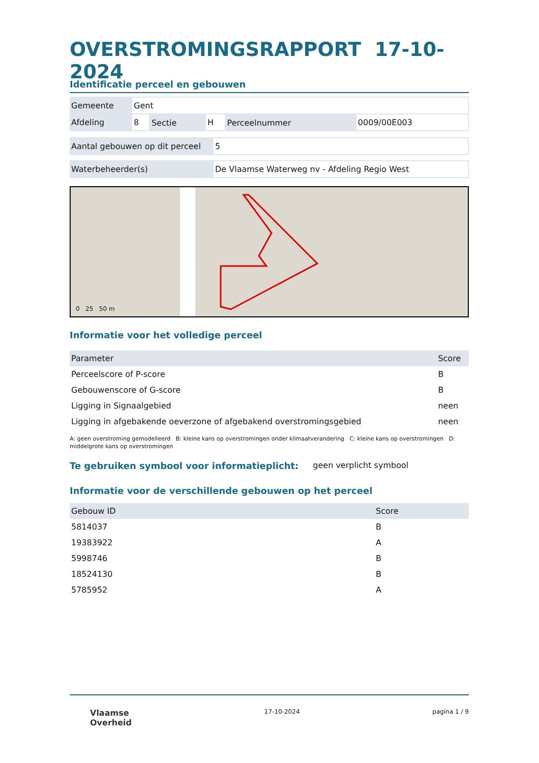OVERSTROMINGSRAPPORT 17-10-2024
Identificatie perceel en gebouwen
| Gemeente | Gent | | | | |
| Afdeling | 8 | Sectie | H | Perceelnummer | 0009/00E003 |
| Aantal gebouwen op dit perceel | 5 |
| Waterbeheerder(s) | De Vlaamse Waterweg nv - Afdeling Regio West |
0 25 50 m
Informatie voor het volledige perceel
| Parameter | Score |
| --- | --- |
| Perceelscore of P-score | B |
| Gebouwenscore of G-score | B |
| Ligging in Signaalgebied | neen |
| Ligging in afgebakende oeverzone of afgebakend overstromingsgebied | neen |
A: geen overstroming gemodelleerd B: kleine kans op overstromingen onder klimaatverandering C: kleine kans op overstromingen D: middelgrote kans op overstromingen
Te gebruiken symbool voor informatieplicht:
geen verplicht symbool
Informatie voor de verschillende gebouwen op het perceel
| Gebouw ID | Score |
| --- | --- |
| 5814037 | B |
| 19383922 | A |
| 5998746 | B |
| 18524130 | B |
| 5785952 | A |
Vlaamse
Overheid 17-10-2024 pagina 1 / 9